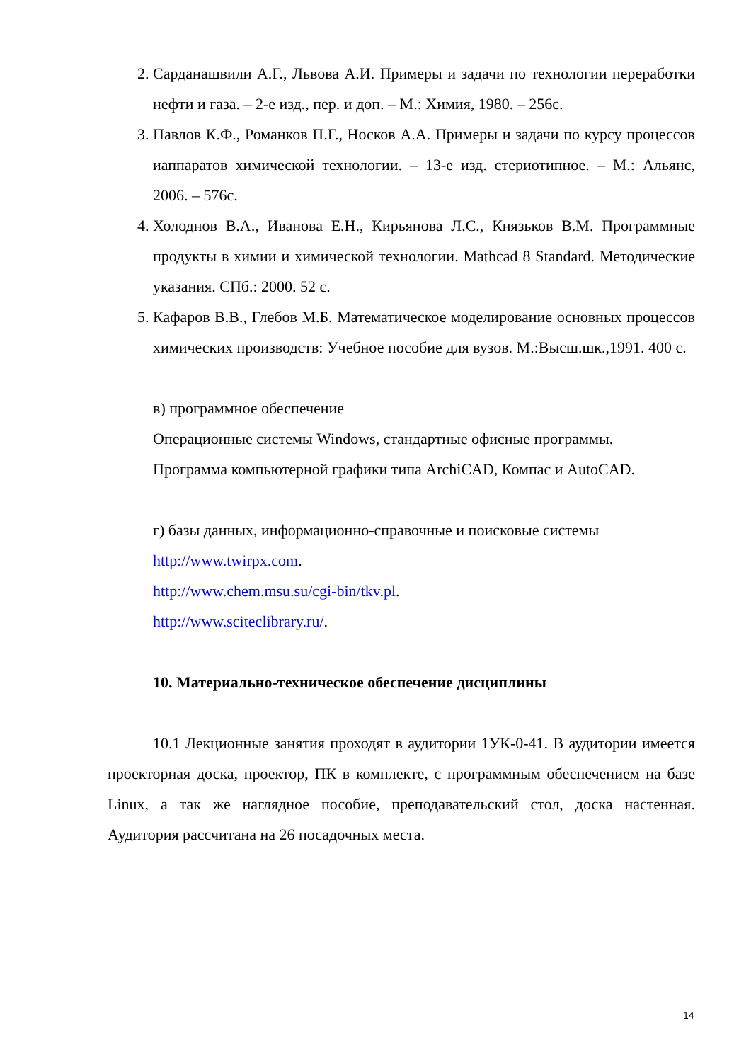2. Сарданашвили А.Г., Львова А.И. Примеры и задачи по технологии переработки нефти и газа. – 2-е изд., пер. и доп. – М.: Химия, 1980. – 256с.
3. Павлов К.Ф., Романков П.Г., Носков А.А. Примеры и задачи по курсу процессов иаппаратов химической технологии. – 13-е изд. стериотипное. – М.: Альянс, 2006. – 576с.
4. Холоднов В.А., Иванова Е.Н., Кирьянова Л.С., Князьков В.М. Программные продукты в химии и химической технологии. Mathcad 8 Standard. Методические указания. СПб.: 2000. 52 с.
5. Кафаров В.В., Глебов М.Б. Математическое моделирование основных процессов химических производств: Учебное пособие для вузов. М.:Высш.шк.,1991. 400 с.
в) программное обеспечение
Операционные системы Windows, стандартные офисные программы.
Программа компьютерной графики типа ArchiCAD, Компас и AutoCAD.
г) базы данных, информационно-справочные и поисковые системы
http://www.twirpx.com.
http://www.chem.msu.su/cgi-bin/tkv.pl.
http://www.sciteclibrary.ru/.
10. Материально-техническое обеспечение дисциплины
10.1 Лекционные занятия проходят в аудитории 1УК-0-41. В аудитории имеется проекторная доска, проектор, ПК в комплекте, с программным обеспечением на базе Linux, а так же наглядное пособие, преподавательский стол, доска настенная. Аудитория рассчитана на 26 посадочных места.
14